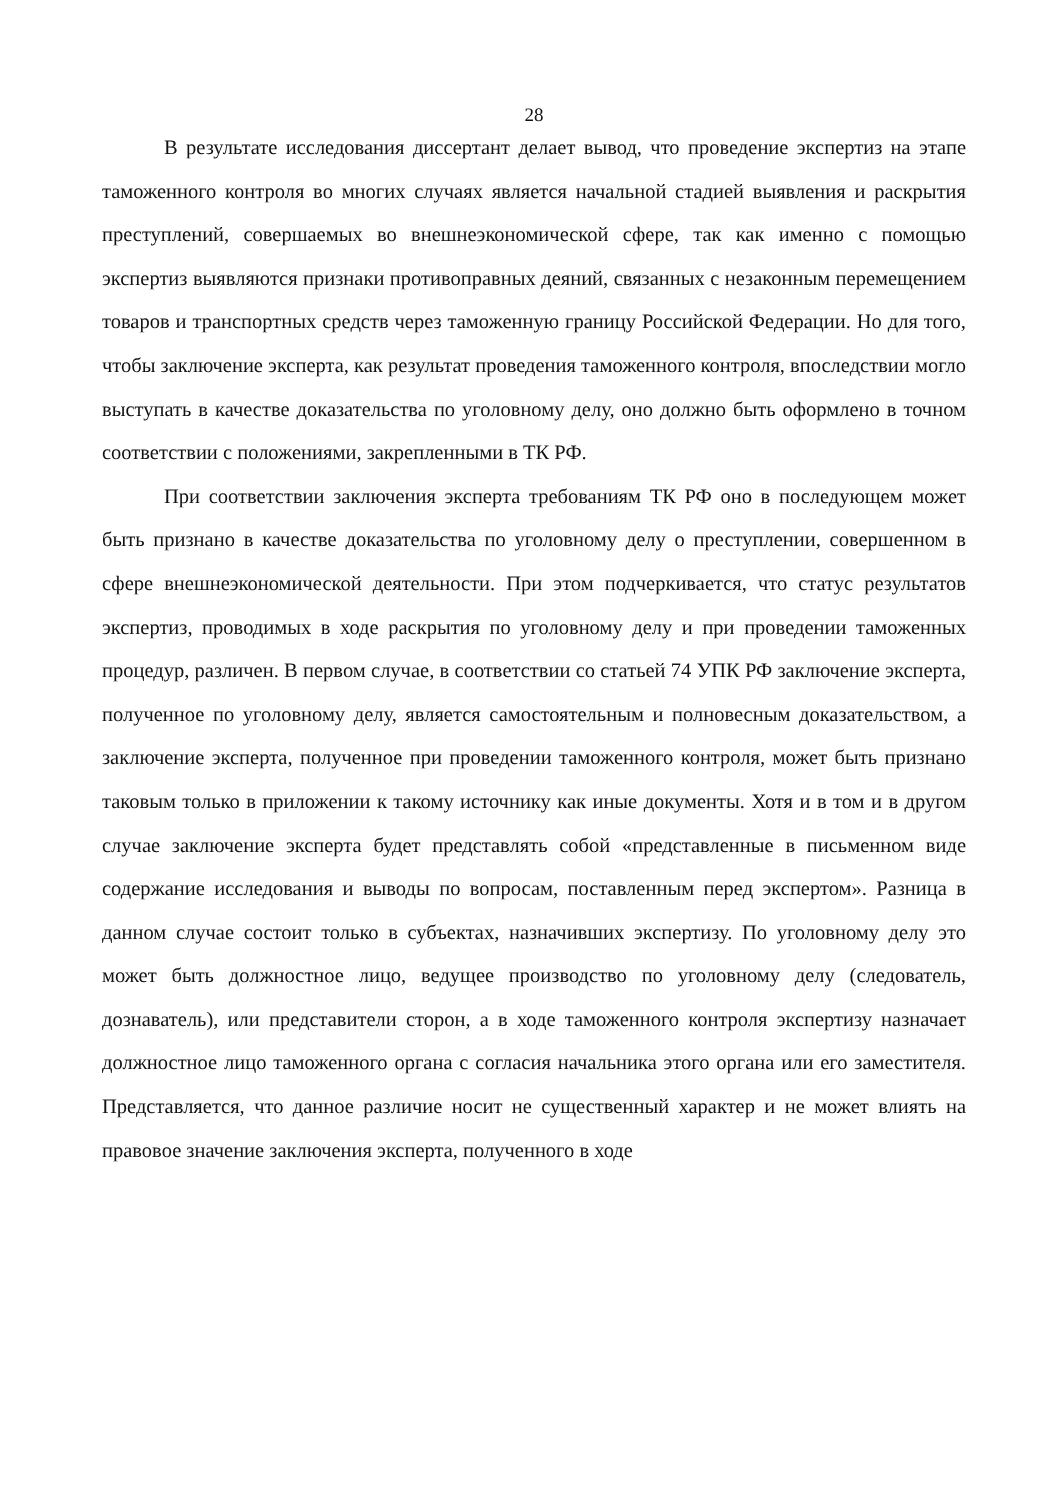28
В результате исследования диссертант делает вывод, что проведение экспертиз на этапе таможенного контроля во многих случаях является начальной стадией выявления и раскрытия преступлений, совершаемых во внешнеэкономической сфере, так как именно с помощью экспертиз выявляются признаки противоправных деяний, связанных с незаконным перемещением товаров и транспортных средств через таможенную границу Российской Федерации. Но для того, чтобы заключение эксперта, как результат проведения таможенного контроля, впоследствии могло выступать в качестве доказательства по уголовному делу, оно должно быть оформлено в точном соответствии с положениями, закрепленными в ТК РФ.
При соответствии заключения эксперта требованиям ТК РФ оно в последующем может быть признано в качестве доказательства по уголовному делу о преступлении, совершенном в сфере внешнеэкономической деятельности. При этом подчеркивается, что статус результатов экспертиз, проводимых в ходе раскрытия по уголовному делу и при проведении таможенных процедур, различен. В первом случае, в соответствии со статьей 74 УПК РФ заключение эксперта, полученное по уголовному делу, является самостоятельным и полновесным доказательством, а заключение эксперта, полученное при проведении таможенного контроля, может быть признано таковым только в приложении к такому источнику как иные документы. Хотя и в том и в другом случае заключение эксперта будет представлять собой «представленные в письменном виде содержание исследования и выводы по вопросам, поставленным перед экспертом». Разница в данном случае состоит только в субъектах, назначивших экспертизу. По уголовному делу это может быть должностное лицо, ведущее производство по уголовному делу (следователь, дознаватель), или представители сторон, а в ходе таможенного контроля экспертизу назначает должностное лицо таможенного органа с согласия начальника этого органа или его заместителя. Представляется, что данное различие носит не существенный характер и не может влиять на правовое значение заключения эксперта, полученного в ходе